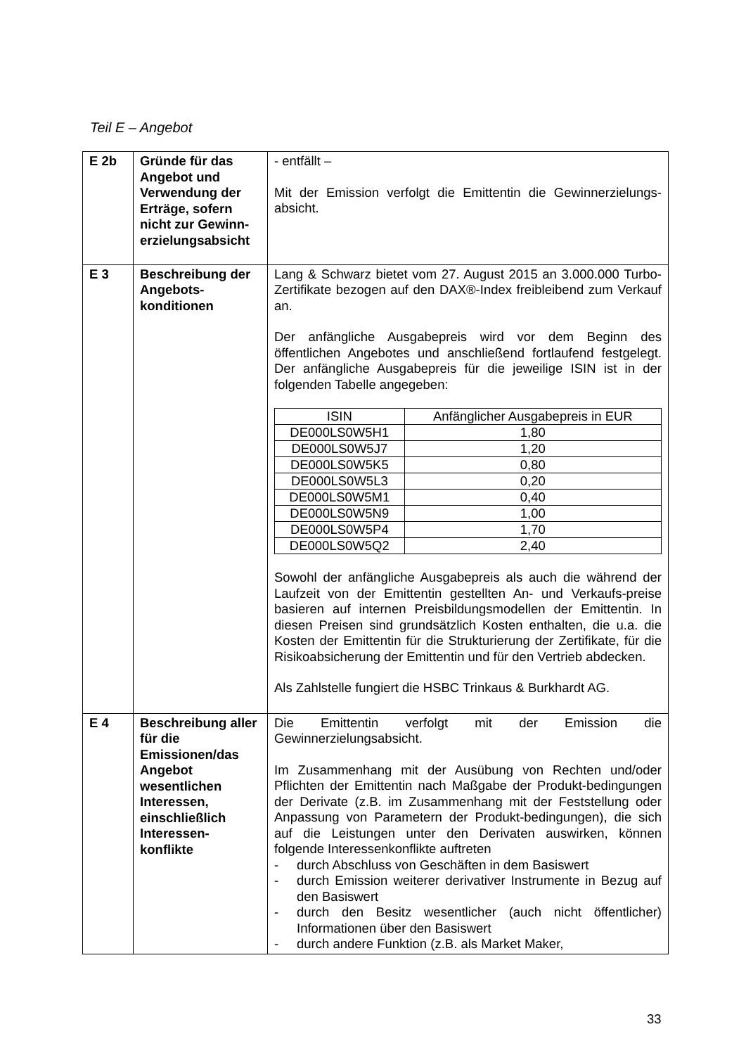Teil E – Angebot
| E 2b | Gründe für das Angebot und Verwendung der Erträge, sofern nicht zur Gewinn-erzielungsabsicht | - entfällt – Mit der Emission verfolgt die Emittentin die Gewinnerzielungs-absicht. |
| E 3 | Beschreibung der Angebots-konditionen | Lang & Schwarz bietet vom 27. August 2015 an 3.000.000 Turbo-Zertifikate bezogen auf den DAX®-Index freibleibend zum Verkauf an. Der anfängliche Ausgabepreis wird vor dem Beginn des öffentlichen Angebotes und anschließend fortlaufend festgelegt. Der anfängliche Ausgabepreis für die jeweilige ISIN ist in der folgenden Tabelle angegeben: / ISIN / Anfänglicher Ausgabepreis in EUR / / --- / --- / / DE000LS0W5H1 / 1,80 / / DE000LS0W5J7 / 1,20 / / DE000LS0W5K5 / 0,80 / / DE000LS0W5L3 / 0,20 / / DE000LS0W5M1 / 0,40 / / DE000LS0W5N9 / 1,00 / / DE000LS0W5P4 / 1,70 / / DE000LS0W5Q2 / 2,40 / Sowohl der anfängliche Ausgabepreis als auch die während der Laufzeit von der Emittentin gestellten An- und Verkaufs-preise basieren auf internen Preisbildungsmodellen der Emittentin. In diesen Preisen sind grundsätzlich Kosten enthalten, die u.a. die Kosten der Emittentin für die Strukturierung der Zertifikate, für die Risikoabsicherung der Emittentin und für den Vertrieb abdecken. Als Zahlstelle fungiert die HSBC Trinkaus & Burkhardt AG. |
| E 4 | Beschreibung aller für die Emissionen/das Angebot wesentlichen Interessen, einschließlich Interessen-konflikte | Die Emittentin verfolgt mit der Emission die Gewinnerzielungsabsicht. Im Zusammenhang mit der Ausübung von Rechten und/oder Pflichten der Emittentin nach Maßgabe der Produkt-bedingungen der Derivate (z.B. im Zusammenhang mit der Feststellung oder Anpassung von Parametern der Produkt-bedingungen), die sich auf die Leistungen unter den Derivaten auswirken, können folgende Interessenkonflikte auftreten - durch Abschluss von Geschäften in dem Basiswert - durch Emission weiterer derivativer Instrumente in Bezug auf den Basiswert - durch den Besitz wesentlicher (auch nicht öffentlicher) Informationen über den Basiswert - durch andere Funktion (z.B. als Market Maker, |
33